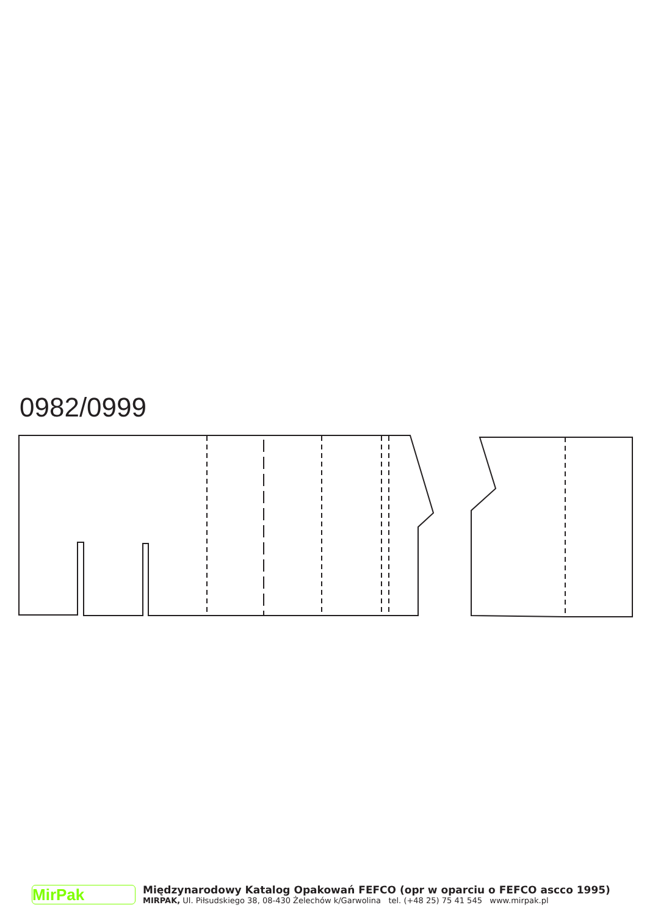0982/0999
MirPak
Międzynarodowy Katalog Opakowań FEFCO (opr w oparciu o FEFCO ascco 1995)
MIRPAK, Ul. Piłsudskiego 38, 08-430 Żelechów k/Garwolina tel. (+48 25) 75 41 545 www.mirpak.pl